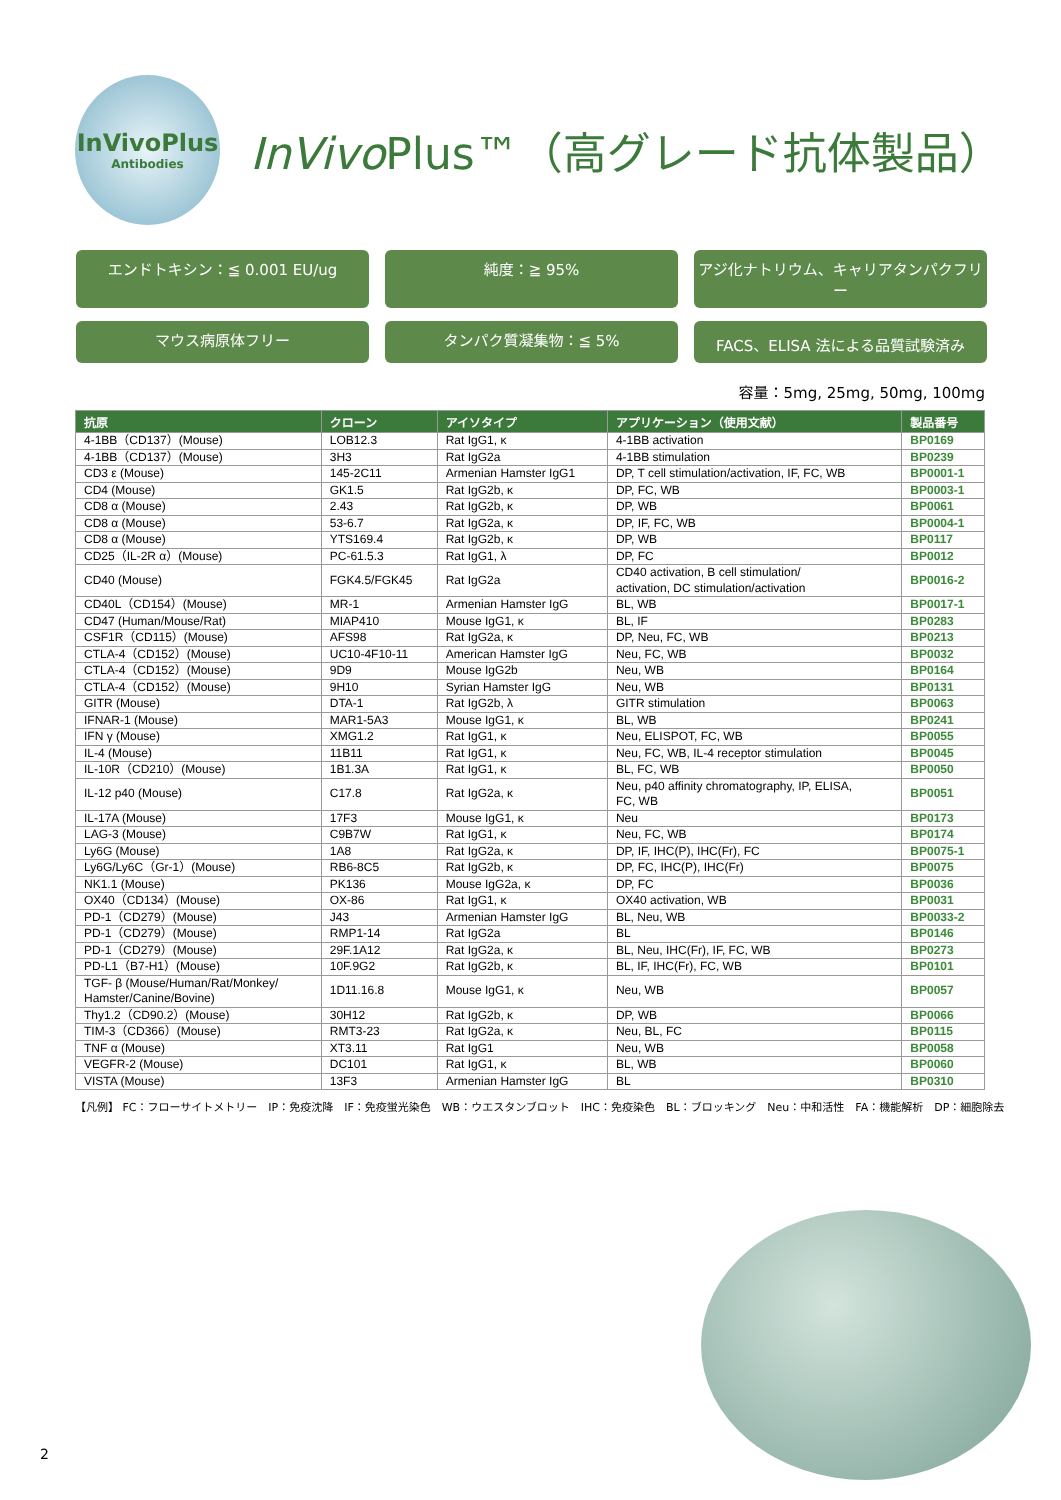InVivoPlus
Antibodies
InVivo Plus™（高グレード抗体製品）
エンドトキシン：≦ 0.001 EU/ug
純度：≧ 95%
アジ化ナトリウム、キャリアタンパクフリー
マウス病原体フリー
タンパク質凝集物：≦ 5%
FACS、ELISA 法による品質試験済み
容量：5mg, 25mg, 50mg, 100mg
| 抗原 | クローン | アイソタイプ | アプリケーション（使用文献） | 製品番号 |
| --- | --- | --- | --- | --- |
| 4-1BB（CD137）(Mouse) | LOB12.3 | Rat IgG1, κ | 4-1BB activation | BP0169 |
| 4-1BB（CD137）(Mouse) | 3H3 | Rat IgG2a | 4-1BB stimulation | BP0239 |
| CD3 ε (Mouse) | 145-2C11 | Armenian Hamster IgG1 | DP, T cell stimulation/activation, IF, FC, WB | BP0001-1 |
| CD4 (Mouse) | GK1.5 | Rat IgG2b, κ | DP, FC, WB | BP0003-1 |
| CD8 α (Mouse) | 2.43 | Rat IgG2b, κ | DP, WB | BP0061 |
| CD8 α (Mouse) | 53-6.7 | Rat IgG2a, κ | DP, IF, FC, WB | BP0004-1 |
| CD8 α (Mouse) | YTS169.4 | Rat IgG2b, κ | DP, WB | BP0117 |
| CD25（IL-2R α）(Mouse) | PC-61.5.3 | Rat IgG1, λ | DP, FC | BP0012 |
| CD40 (Mouse) | FGK4.5/FGK45 | Rat IgG2a | CD40 activation, B cell stimulation/ activation, DC stimulation/activation | BP0016-2 |
| CD40L（CD154）(Mouse) | MR-1 | Armenian Hamster IgG | BL, WB | BP0017-1 |
| CD47 (Human/Mouse/Rat) | MIAP410 | Mouse IgG1, κ | BL, IF | BP0283 |
| CSF1R（CD115）(Mouse) | AFS98 | Rat IgG2a, κ | DP, Neu, FC, WB | BP0213 |
| CTLA-4（CD152）(Mouse) | UC10-4F10-11 | American Hamster IgG | Neu, FC, WB | BP0032 |
| CTLA-4（CD152）(Mouse) | 9D9 | Mouse IgG2b | Neu, WB | BP0164 |
| CTLA-4（CD152）(Mouse) | 9H10 | Syrian Hamster IgG | Neu, WB | BP0131 |
| GITR (Mouse) | DTA-1 | Rat IgG2b, λ | GITR stimulation | BP0063 |
| IFNAR-1 (Mouse) | MAR1-5A3 | Mouse IgG1, κ | BL, WB | BP0241 |
| IFN γ (Mouse) | XMG1.2 | Rat IgG1, κ | Neu, ELISPOT, FC, WB | BP0055 |
| IL-4 (Mouse) | 11B11 | Rat IgG1, κ | Neu, FC, WB, IL-4 receptor stimulation | BP0045 |
| IL-10R（CD210）(Mouse) | 1B1.3A | Rat IgG1, κ | BL, FC, WB | BP0050 |
| IL-12 p40 (Mouse) | C17.8 | Rat IgG2a, κ | Neu, p40 affinity chromatography, IP, ELISA, FC, WB | BP0051 |
| IL-17A (Mouse) | 17F3 | Mouse IgG1, κ | Neu | BP0173 |
| LAG-3 (Mouse) | C9B7W | Rat IgG1, κ | Neu, FC, WB | BP0174 |
| Ly6G (Mouse) | 1A8 | Rat IgG2a, κ | DP, IF, IHC(P), IHC(Fr), FC | BP0075-1 |
| Ly6G/Ly6C（Gr-1）(Mouse) | RB6-8C5 | Rat IgG2b, κ | DP, FC, IHC(P), IHC(Fr) | BP0075 |
| NK1.1 (Mouse) | PK136 | Mouse IgG2a, κ | DP, FC | BP0036 |
| OX40（CD134）(Mouse) | OX-86 | Rat IgG1, κ | OX40 activation, WB | BP0031 |
| PD-1（CD279）(Mouse) | J43 | Armenian Hamster IgG | BL, Neu, WB | BP0033-2 |
| PD-1（CD279）(Mouse) | RMP1-14 | Rat IgG2a | BL | BP0146 |
| PD-1（CD279）(Mouse) | 29F.1A12 | Rat IgG2a, κ | BL, Neu, IHC(Fr), IF, FC, WB | BP0273 |
| PD-L1（B7-H1）(Mouse) | 10F.9G2 | Rat IgG2b, κ | BL, IF, IHC(Fr), FC, WB | BP0101 |
| TGF- β (Mouse/Human/Rat/Monkey/ Hamster/Canine/Bovine) | 1D11.16.8 | Mouse IgG1, κ | Neu, WB | BP0057 |
| Thy1.2（CD90.2）(Mouse) | 30H12 | Rat IgG2b, κ | DP, WB | BP0066 |
| TIM-3（CD366）(Mouse) | RMT3-23 | Rat IgG2a, κ | Neu, BL, FC | BP0115 |
| TNF α (Mouse) | XT3.11 | Rat IgG1 | Neu, WB | BP0058 |
| VEGFR-2 (Mouse) | DC101 | Rat IgG1, κ | BL, WB | BP0060 |
| VISTA (Mouse) | 13F3 | Armenian Hamster IgG | BL | BP0310 |
【凡例】 FC：フローサイトメトリー　IP：免疫沈降　IF：免疫蛍光染色　WB：ウエスタンブロット　IHC：免疫染色　BL：ブロッキング　Neu：中和活性　FA：機能解析　DP：細胞除去
2